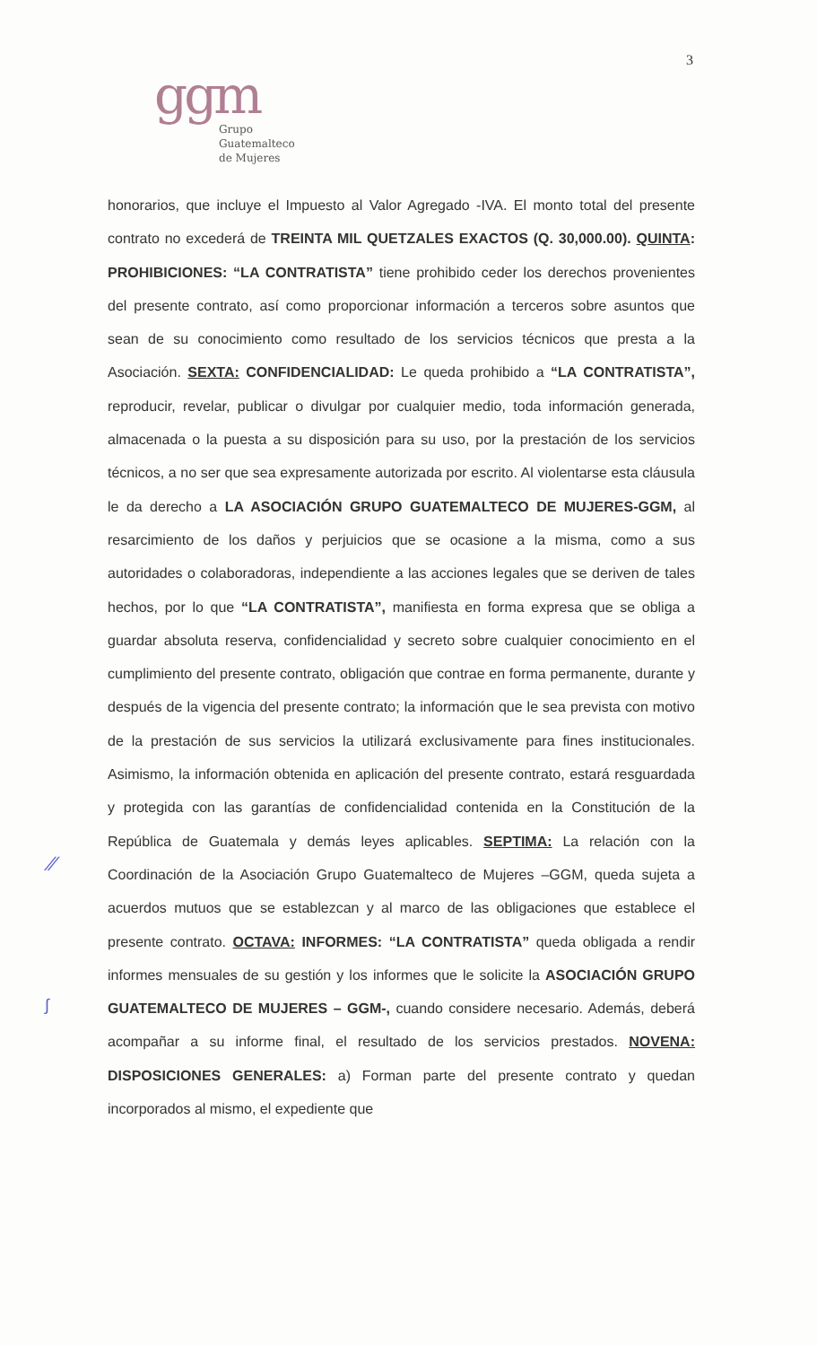3
ggm
Grupo
Guatemalteco
de Mujeres
honorarios, que incluye el Impuesto al Valor Agregado -IVA. El monto total del presente contrato no excederá de TREINTA MIL QUETZALES EXACTOS (Q. 30,000.00). QUINTA: PROHIBICIONES: “LA CONTRATISTA” tiene prohibido ceder los derechos provenientes del presente contrato, así como proporcionar información a terceros sobre asuntos que sean de su conocimiento como resultado de los servicios técnicos que presta a la Asociación. SEXTA: CONFIDENCIALIDAD: Le queda prohibido a “LA CONTRATISTA”, reproducir, revelar, publicar o divulgar por cualquier medio, toda información generada, almacenada o la puesta a su disposición para su uso, por la prestación de los servicios técnicos, a no ser que sea expresamente autorizada por escrito. Al violentarse esta cláusula le da derecho a LA ASOCIACIÓN GRUPO GUATEMALTECO DE MUJERES-GGM, al resarcimiento de los daños y perjuicios que se ocasione a la misma, como a sus autoridades o colaboradoras, independiente a las acciones legales que se deriven de tales hechos, por lo que “LA CONTRATISTA”, manifiesta en forma expresa que se obliga a guardar absoluta reserva, confidencialidad y secreto sobre cualquier conocimiento en el cumplimiento del presente contrato, obligación que contrae en forma permanente, durante y después de la vigencia del presente contrato; la información que le sea prevista con motivo de la prestación de sus servicios la utilizará exclusivamente para fines institucionales. Asimismo, la información obtenida en aplicación del presente contrato, estará resguardada y protegida con las garantías de confidencialidad contenida en la Constitución de la República de Guatemala y demás leyes aplicables. SEPTIMA: La relación con la Coordinación de la Asociación Grupo Guatemalteco de Mujeres –GGM, queda sujeta a acuerdos mutuos que se establezcan y al marco de las obligaciones que establece el presente contrato. OCTAVA: INFORMES: “LA CONTRATISTA” queda obligada a rendir informes mensuales de su gestión y los informes que le solicite la ASOCIACIÓN GRUPO GUATEMALTECO DE MUJERES – GGM-, cuando considere necesario. Además, deberá acompañar a su informe final, el resultado de los servicios prestados. NOVENA: DISPOSICIONES GENERALES: a) Forman parte del presente contrato y quedan incorporados al mismo, el expediente que
⁄⁄
∫